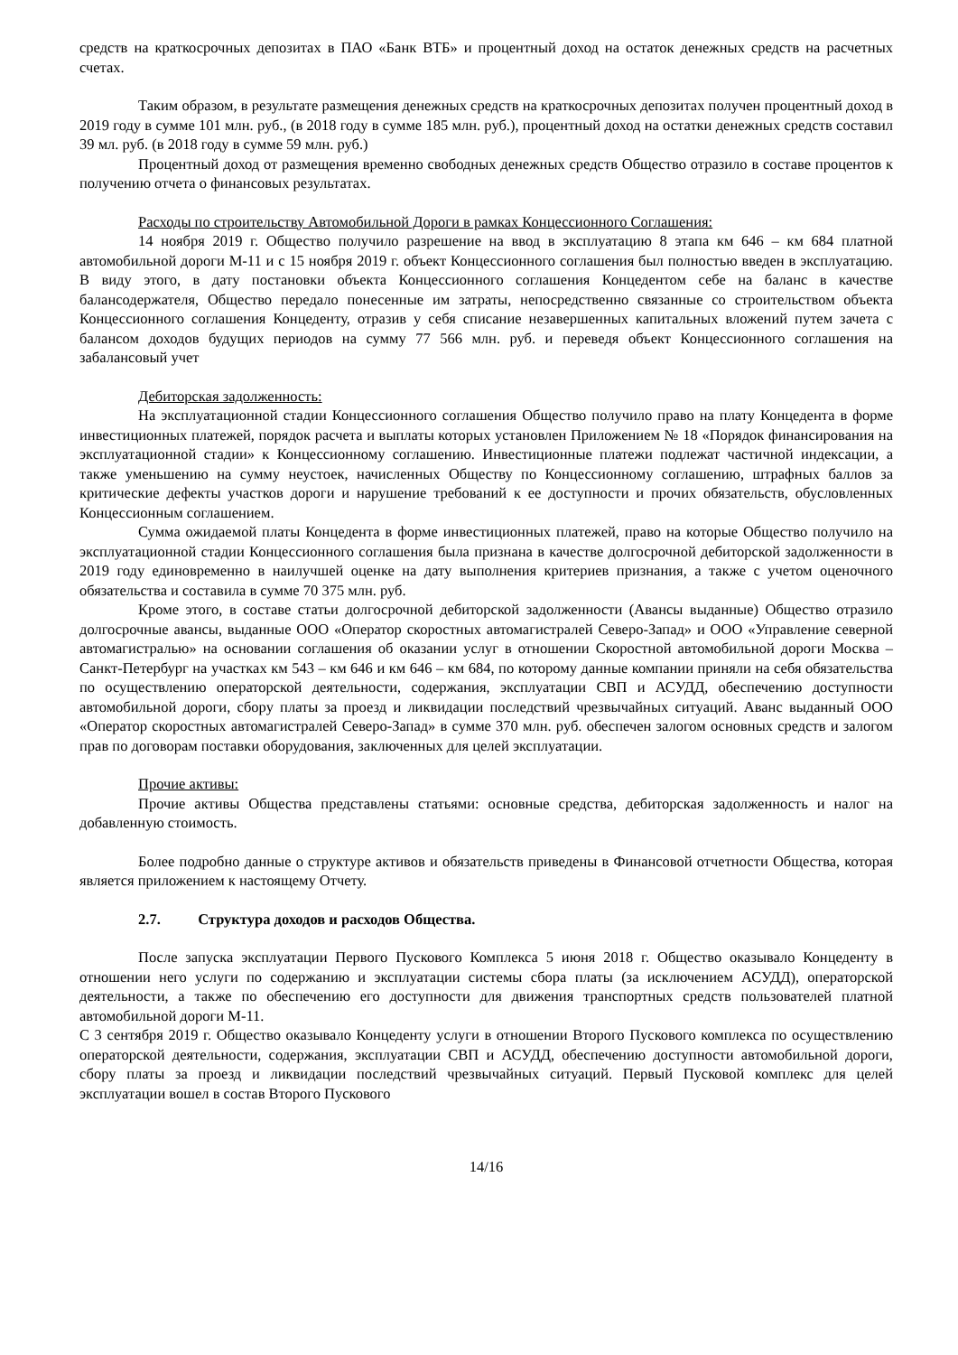средств на краткосрочных депозитах в ПАО «Банк ВТБ» и процентный доход на остаток денежных средств на расчетных счетах.
Таким образом, в результате размещения денежных средств на краткосрочных депозитах получен процентный доход в 2019 году в сумме 101 млн. руб., (в 2018 году в сумме 185 млн. руб.), процентный доход на остатки денежных средств составил 39 мл. руб. (в 2018 году в сумме 59 млн. руб.)
Процентный доход от размещения временно свободных денежных средств Общество отразило в составе процентов к получению отчета о финансовых результатах.
Расходы по строительству Автомобильной Дороги в рамках Концессионного Соглашения:
14 ноября 2019 г. Общество получило разрешение на ввод в эксплуатацию 8 этапа км 646 – км 684 платной автомобильной дороги М-11 и с 15 ноября 2019 г. объект Концессионного соглашения был полностью введен в эксплуатацию. В виду этого, в дату постановки объекта Концессионного соглашения Концедентом себе на баланс в качестве балансодержателя, Общество передало понесенные им затраты, непосредственно связанные со строительством объекта Концессионного соглашения Концеденту, отразив у себя списание незавершенных капитальных вложений путем зачета с балансом доходов будущих периодов на сумму 77 566 млн. руб. и переведя объект Концессионного соглашения на забалансовый учет
Дебиторская задолженность:
На эксплуатационной стадии Концессионного соглашения Общество получило право на плату Концедента в форме инвестиционных платежей, порядок расчета и выплаты которых установлен Приложением № 18 «Порядок финансирования на эксплуатационной стадии» к Концессионному соглашению. Инвестиционные платежи подлежат частичной индексации, а также уменьшению на сумму неустоек, начисленных Обществу по Концессионному соглашению, штрафных баллов за критические дефекты участков дороги и нарушение требований к ее доступности и прочих обязательств, обусловленных Концессионным соглашением.
Сумма ожидаемой платы Концедента в форме инвестиционных платежей, право на которые Общество получило на эксплуатационной стадии Концессионного соглашения была признана в качестве долгосрочной дебиторской задолженности в 2019 году единовременно в наилучшей оценке на дату выполнения критериев признания, а также с учетом оценочного обязательства и составила в сумме 70 375 млн. руб.
Кроме этого, в составе статьи долгосрочной дебиторской задолженности (Авансы выданные) Общество отразило долгосрочные авансы, выданные ООО «Оператор скоростных автомагистралей Северо-Запад» и ООО «Управление северной автомагистралью» на основании соглашения об оказании услуг в отношении Скоростной автомобильной дороги Москва – Санкт-Петербург на участках км 543 – км 646 и км 646 – км 684, по которому данные компании приняли на себя обязательства по осуществлению операторской деятельности, содержания, эксплуатации СВП и АСУДД, обеспечению доступности автомобильной дороги, сбору платы за проезд и ликвидации последствий чрезвычайных ситуаций. Аванс выданный ООО «Оператор скоростных автомагистралей Северо-Запад» в сумме 370 млн. руб. обеспечен залогом основных средств и залогом прав по договорам поставки оборудования, заключенных для целей эксплуатации.
Прочие активы:
Прочие активы Общества представлены статьями: основные средства, дебиторская задолженность и налог на добавленную стоимость.
Более подробно данные о структуре активов и обязательств приведены в Финансовой отчетности Общества, которая является приложением к настоящему Отчету.
2.7. Структура доходов и расходов Общества.
После запуска эксплуатации Первого Пускового Комплекса 5 июня 2018 г. Общество оказывало Концеденту в отношении него услуги по содержанию и эксплуатации системы сбора платы (за исключением АСУДД), операторской деятельности, а также по обеспечению его доступности для движения транспортных средств пользователей платной автомобильной дороги М-11.
С 3 сентября 2019 г. Общество оказывало Концеденту услуги в отношении Второго Пускового комплекса по осуществлению операторской деятельности, содержания, эксплуатации СВП и АСУДД, обеспечению доступности автомобильной дороги, сбору платы за проезд и ликвидации последствий чрезвычайных ситуаций. Первый Пусковой комплекс для целей эксплуатации вошел в состав Второго Пускового
14/16